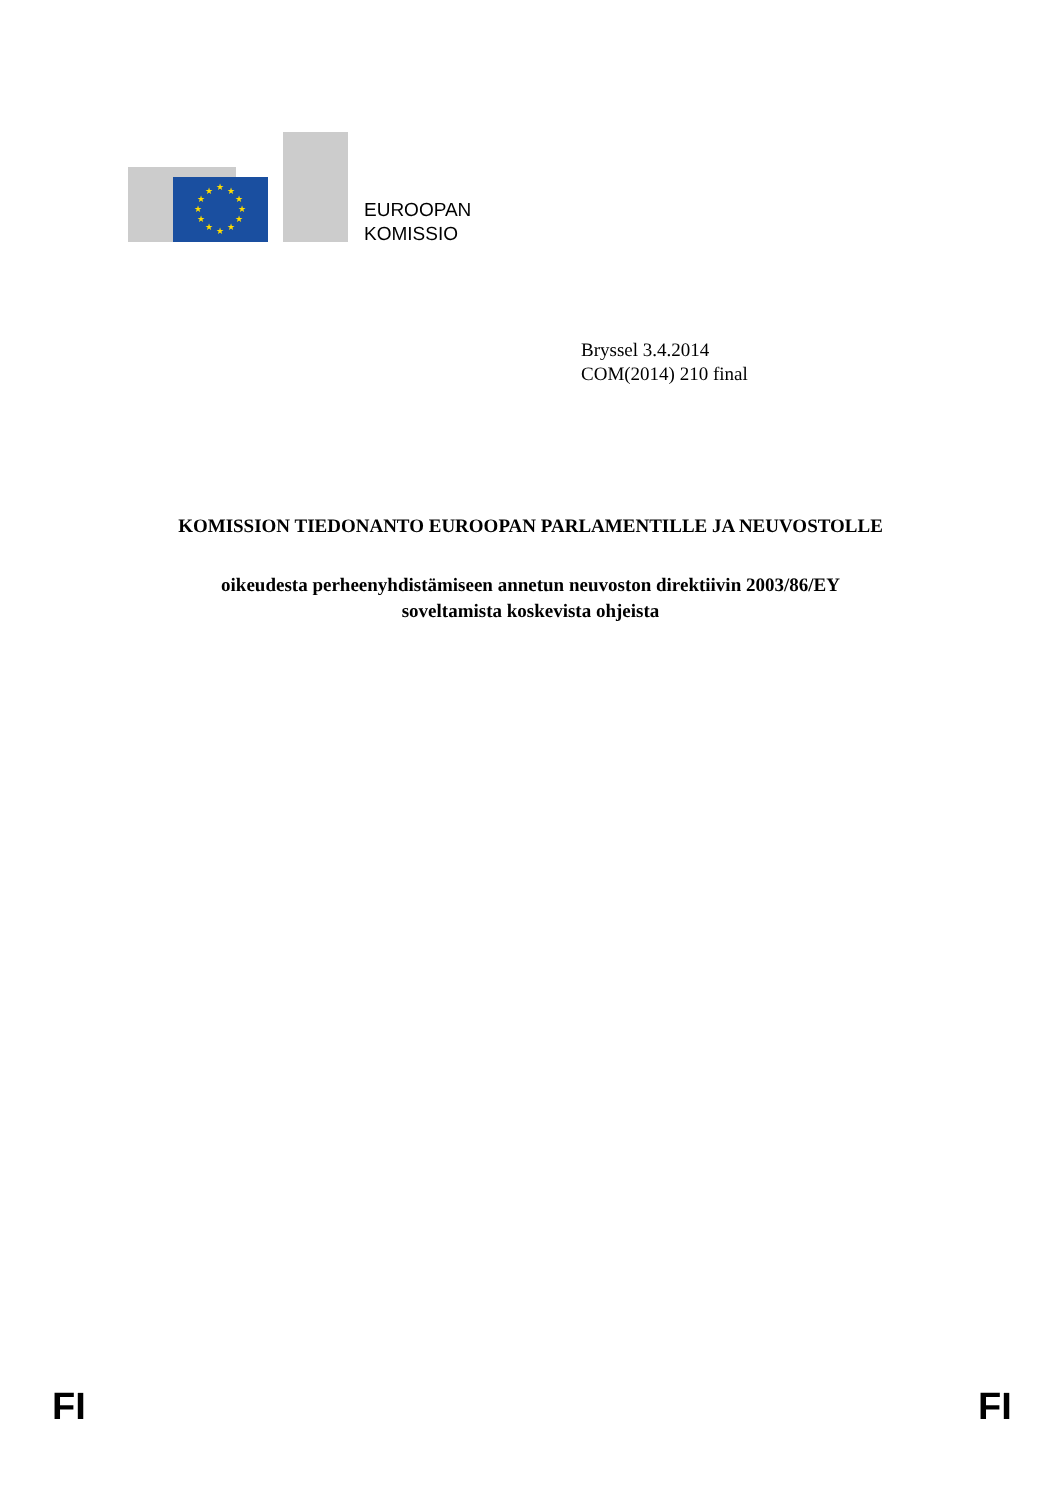★
★
★
★
★
★
★
★
★
★
★
★
EUROOPAN
KOMISSIO
Bryssel 3.4.2014
COM(2014) 210 final
KOMISSION TIEDONANTO EUROOPAN PARLAMENTILLE JA NEUVOSTOLLE
oikeudesta perheenyhdistämiseen annetun neuvoston direktiivin 2003/86/EY
soveltamista koskevista ohjeista
FI FI